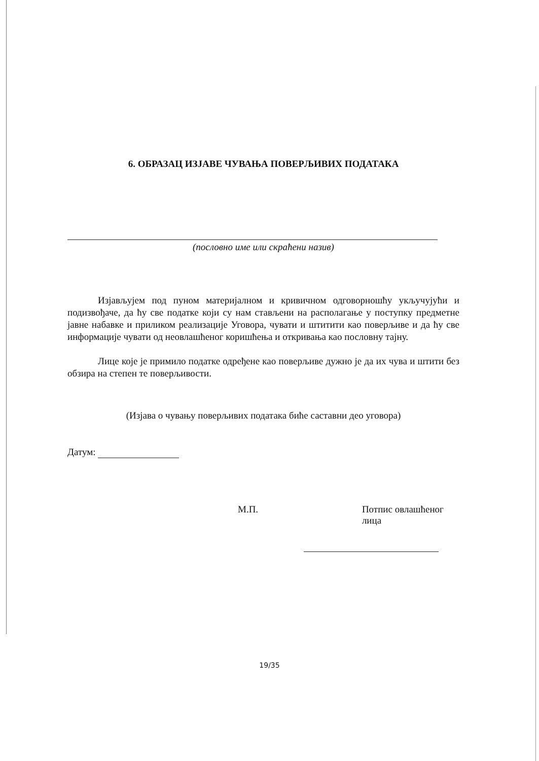6. ОБРАЗАЦ ИЗЈАВЕ ЧУВАЊА ПОВЕРЉИВИХ ПОДАТАКА
(пословно име или скраћени назив)
Изјављујем под пуном материјалном и кривичном одговорношћу укључујући и подизвођаче, да ћу све податке који су нам стављени на располагање у поступку предметне јавне набавке и приликом реализације Уговора, чувати и штитити као поверљиве и да ћу све информације чувати од неовлашћеног коришћења и откривања као пословну тајну.
Лице које је примило податке одређене као поверљиве дужно је да их чува и штити без обзира на степен те поверљивости.
(Изјава о чувању поверљивих података биће саставни део уговора)
Датум:
М.П. Потпис овлашћеног лица
19/35